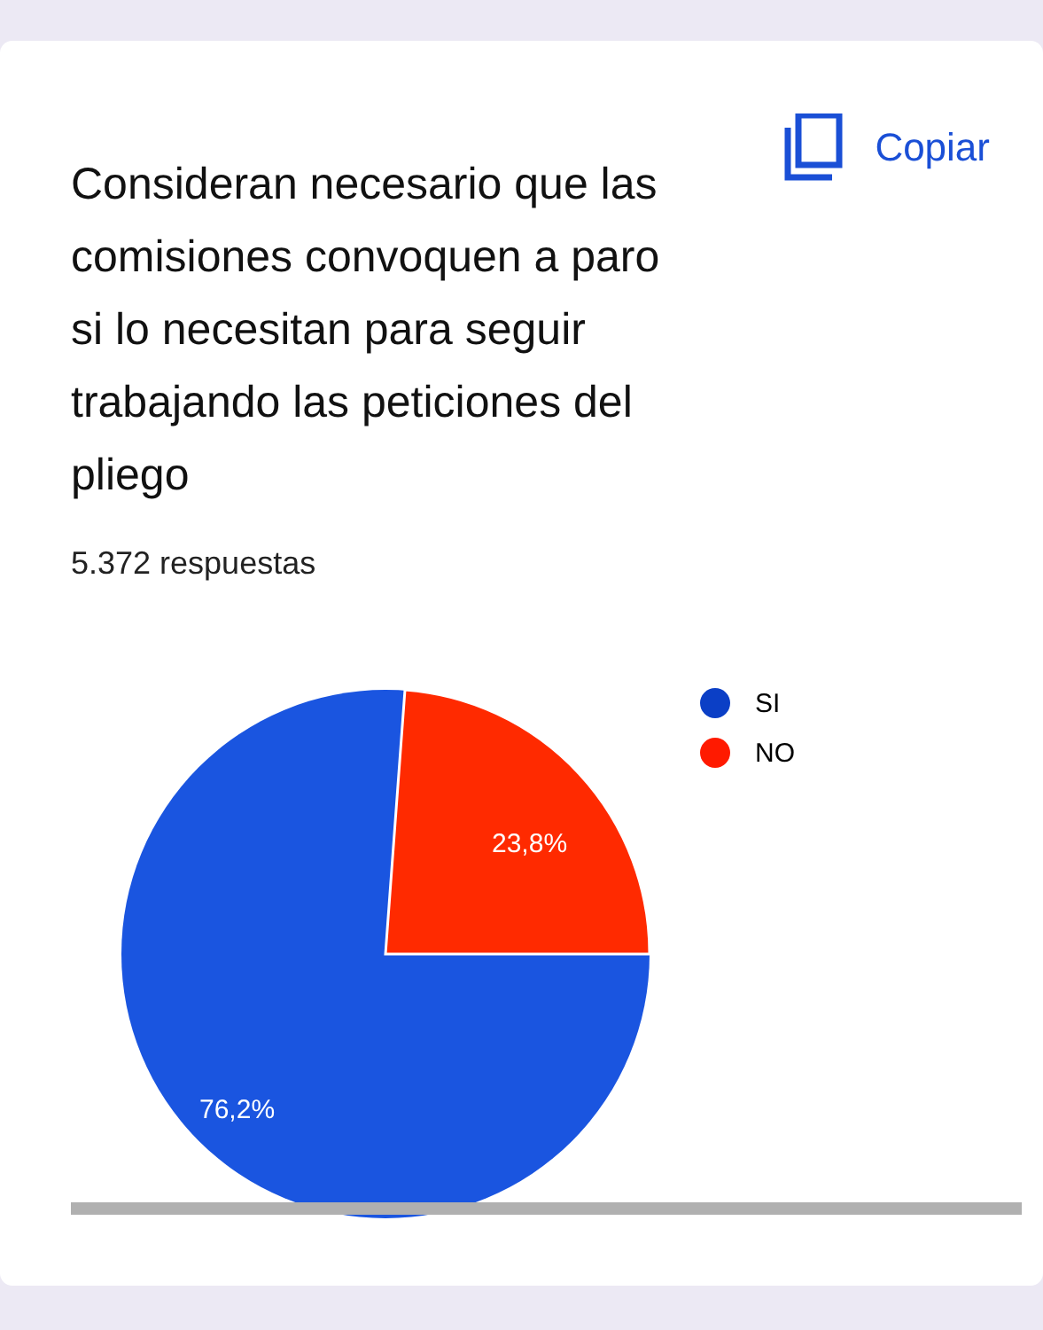Consideran necesario que las comisiones convoquen a paro si lo necesitan para seguir trabajando las peticiones del pliego
Copiar
5.372 respuestas
23,8%
76,2%
SI
NO